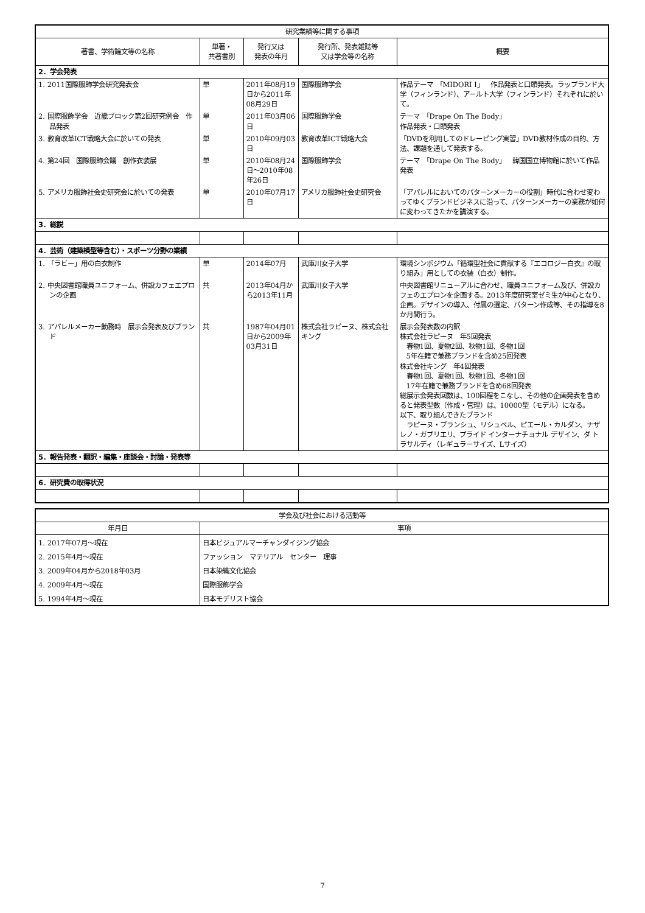| 研究業績等に関する事項 | | | | |
| --- | --- | --- | --- | --- |
| 著書、学術論文等の名称 | 単著・ 共著書別 | 発行又は 発表の年月 | 発行所、発表雑誌等 又は学会等の名称 | 概要 |
| 2．学会発表 | | | | |
| 1. 2011国際服飾学会研究発表会 | 単 | 2011年08月19日から2011年08月29日 | 国際服飾学会 | 作品テーマ 「MIDORI Ⅰ」 作品発表と口頭発表。ラップランド大学（フィンランド）、アールト大学（フィンランド）それぞれに於いて。 |
| 2. 国際服飾学会 近畿ブロック第2回研究例会 作品発表 | 単 | 2011年03月06日 | 国際服飾学会 | テーマ 「Drape On The Body」 作品発表・口頭発表 |
| 3. 教育改革ICT戦略大会に於いての発表 | 単 | 2010年09月03日 | 教育改革ICT戦略大会 | 「DVDを利用してのドレーピング実習」DVD教材作成の目的、方法、課題を通して発表する。 |
| 4. 第24回 国際服飾会議 創作衣装展 | 単 | 2010年08月24日～2010年08年26日 | 国際服飾学会 | テーマ 「Drape On The Body」 韓国国立博物館に於いて作品発表 |
| 5. アメリカ服飾社会史研究会に於いての発表 | 単 | 2010年07月17日 | アメリカ服飾社会史研究会 | 「アパレルにおいてのパターンメーカーの役割」時代に合わせ変わってゆくブランドビジネスに沿って、パターンメーカーの業務が如何に変わってきたかを講演する。 |
| 3．総説 | | | | |
| 4．芸術（建築模型等含む）・スポーツ分野の業績 | | | | |
| 1. 「ラビー」用の白衣制作 | 単 | 2014年07月 | 武庫川女子大学 | 環境シンポジウム「循環型社会に貢献する『エコロジー白衣』の取り組み」用としての衣装（白衣）制作。 |
| 2. 中央図書館職員ユニフォーム、併設カフェエプロンの企画 | 共 | 2013年04月から2013年11月 | 武庫川女子大学 | 中央図書館リニューアルに合わせ、職員ユニフォーム及び、併設カフェのエプロンを企画する。2013年度研究室ゼミ生が中心となり、企画。デザインの導入、付属の選定、パターン作成等、その指導を8か月間行う。 |
| 3. アパレルメーカー勤務時 展示会発表及びブランド | 共 | 1987年04月01日から2009年03月31日 | 株式会社ラピーヌ、株式会社キング | 展示会発表数の内訳 株式会社ラピーヌ 年5回発表 春物1回、夏物2回、秋物1回、冬物1回 5年在籍で兼務ブランドを含め25回発表 株式会社キング 年4回発表 春物1回、夏物1回、秋物1回、冬物1回 17年在籍で兼務ブランドを含め68回発表 総展示会発表回数は、100回程をこなし、その他の企画発表を含めると発表型数（作成・管理）は、10000型（モデル）になる。 以下、取り組んできたブランド ラピーヌ・ブランシュ、リシュベル、ピエール・カルダン、ナザレノ・ガブリエリ、プライド インターナチョナル デザイン、ダ トラサルディ（レギュラーサイズ、Lサイズ） |
| 5．報告発表・翻訳・編集・座談会・討論・発表等 | | | | |
| 6．研究費の取得状況 | | | | |
| 学会及び社会における活動等 | |
| --- | --- |
| 年月日 | 事項 |
| 1. 2017年07月～現在 | 日本ビジュアルマーチャンダイジング協会 |
| 2. 2015年4月～現在 | ファッション マテリアル センター 理事 |
| 3. 2009年04月から2018年03月 | 日本染織文化協会 |
| 4. 2009年4月～現在 | 国際服飾学会 |
| 5. 1994年4月～現在 | 日本モデリスト協会 |
7